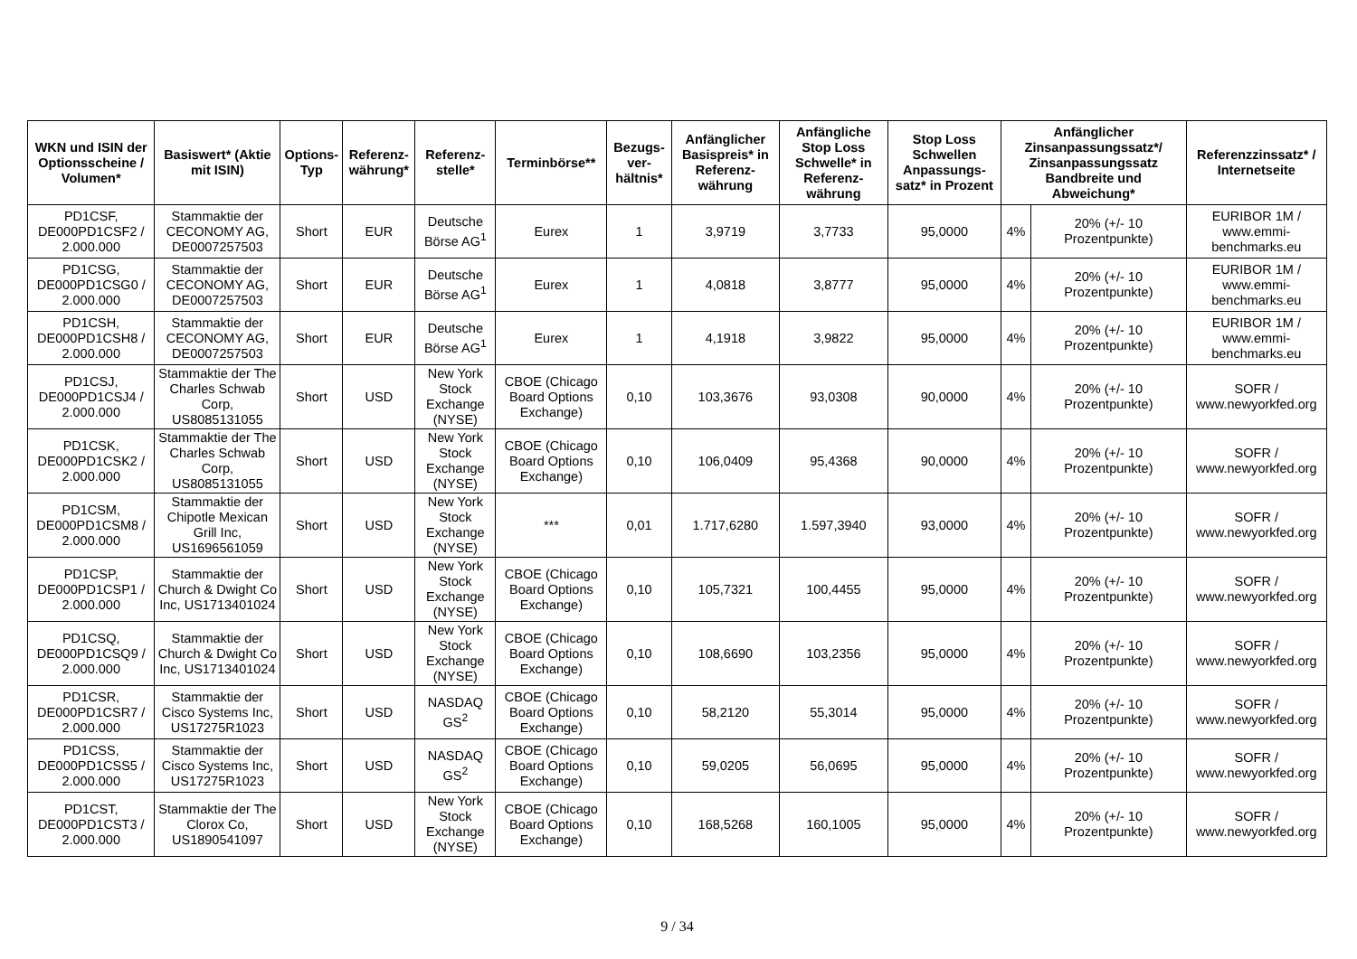| WKN und ISIN der Optionsscheine / Volumen* | Basiswert* (Aktie mit ISIN) | Options-Typ | Referenz-währung* | Referenz-stelle* | Terminbörse** | Bezugs-ver-hältnis* | Anfänglicher Basispreis* in Referenz-währung | Anfängliche Stop Loss Schwelle* in Referenz-währung | Stop Loss Schwellen Anpassungs-satz* in Prozent | Anfänglicher Zinsanpassungssatz*/ Zinsanpassungssatz Bandbreite und Abweichung* | | Referenzzinssatz* / Internetseite |
| --- | --- | --- | --- | --- | --- | --- | --- | --- | --- | --- | --- | --- |
| PD1CSF, DE000PD1CSF2 / 2.000.000 | Stammaktie der CECONOMY AG, DE0007257503 | Short | EUR | Deutsche Börse AG<sup>1</sup> | Eurex | 1 | 3,9719 | 3,7733 | 95,0000 | 4% | 20% (+/- 10 Prozentpunkte) | EURIBOR 1M / www.emmi-benchmarks.eu |
| PD1CSG, DE000PD1CSG0 / 2.000.000 | Stammaktie der CECONOMY AG, DE0007257503 | Short | EUR | Deutsche Börse AG<sup>1</sup> | Eurex | 1 | 4,0818 | 3,8777 | 95,0000 | 4% | 20% (+/- 10 Prozentpunkte) | EURIBOR 1M / www.emmi-benchmarks.eu |
| PD1CSH, DE000PD1CSH8 / 2.000.000 | Stammaktie der CECONOMY AG, DE0007257503 | Short | EUR | Deutsche Börse AG<sup>1</sup> | Eurex | 1 | 4,1918 | 3,9822 | 95,0000 | 4% | 20% (+/- 10 Prozentpunkte) | EURIBOR 1M / www.emmi-benchmarks.eu |
| PD1CSJ, DE000PD1CSJ4 / 2.000.000 | Stammaktie der The Charles Schwab Corp, US8085131055 | Short | USD | New York Stock Exchange (NYSE) | CBOE (Chicago Board Options Exchange) | 0,10 | 103,3676 | 93,0308 | 90,0000 | 4% | 20% (+/- 10 Prozentpunkte) | SOFR / www.newyorkfed.org |
| PD1CSK, DE000PD1CSK2 / 2.000.000 | Stammaktie der The Charles Schwab Corp, US8085131055 | Short | USD | New York Stock Exchange (NYSE) | CBOE (Chicago Board Options Exchange) | 0,10 | 106,0409 | 95,4368 | 90,0000 | 4% | 20% (+/- 10 Prozentpunkte) | SOFR / www.newyorkfed.org |
| PD1CSM, DE000PD1CSM8 / 2.000.000 | Stammaktie der Chipotle Mexican Grill Inc, US1696561059 | Short | USD | New York Stock Exchange (NYSE) | *** | 0,01 | 1.717,6280 | 1.597,3940 | 93,0000 | 4% | 20% (+/- 10 Prozentpunkte) | SOFR / www.newyorkfed.org |
| PD1CSP, DE000PD1CSP1 / 2.000.000 | Stammaktie der Church & Dwight Co Inc, US1713401024 | Short | USD | New York Stock Exchange (NYSE) | CBOE (Chicago Board Options Exchange) | 0,10 | 105,7321 | 100,4455 | 95,0000 | 4% | 20% (+/- 10 Prozentpunkte) | SOFR / www.newyorkfed.org |
| PD1CSQ, DE000PD1CSQ9 / 2.000.000 | Stammaktie der Church & Dwight Co Inc, US1713401024 | Short | USD | New York Stock Exchange (NYSE) | CBOE (Chicago Board Options Exchange) | 0,10 | 108,6690 | 103,2356 | 95,0000 | 4% | 20% (+/- 10 Prozentpunkte) | SOFR / www.newyorkfed.org |
| PD1CSR, DE000PD1CSR7 / 2.000.000 | Stammaktie der Cisco Systems Inc, US17275R1023 | Short | USD | NASDAQ GS<sup>2</sup> | CBOE (Chicago Board Options Exchange) | 0,10 | 58,2120 | 55,3014 | 95,0000 | 4% | 20% (+/- 10 Prozentpunkte) | SOFR / www.newyorkfed.org |
| PD1CSS, DE000PD1CSS5 / 2.000.000 | Stammaktie der Cisco Systems Inc, US17275R1023 | Short | USD | NASDAQ GS<sup>2</sup> | CBOE (Chicago Board Options Exchange) | 0,10 | 59,0205 | 56,0695 | 95,0000 | 4% | 20% (+/- 10 Prozentpunkte) | SOFR / www.newyorkfed.org |
| PD1CST, DE000PD1CST3 / 2.000.000 | Stammaktie der The Clorox Co, US1890541097 | Short | USD | New York Stock Exchange (NYSE) | CBOE (Chicago Board Options Exchange) | 0,10 | 168,5268 | 160,1005 | 95,0000 | 4% | 20% (+/- 10 Prozentpunkte) | SOFR / www.newyorkfed.org |
9 / 34